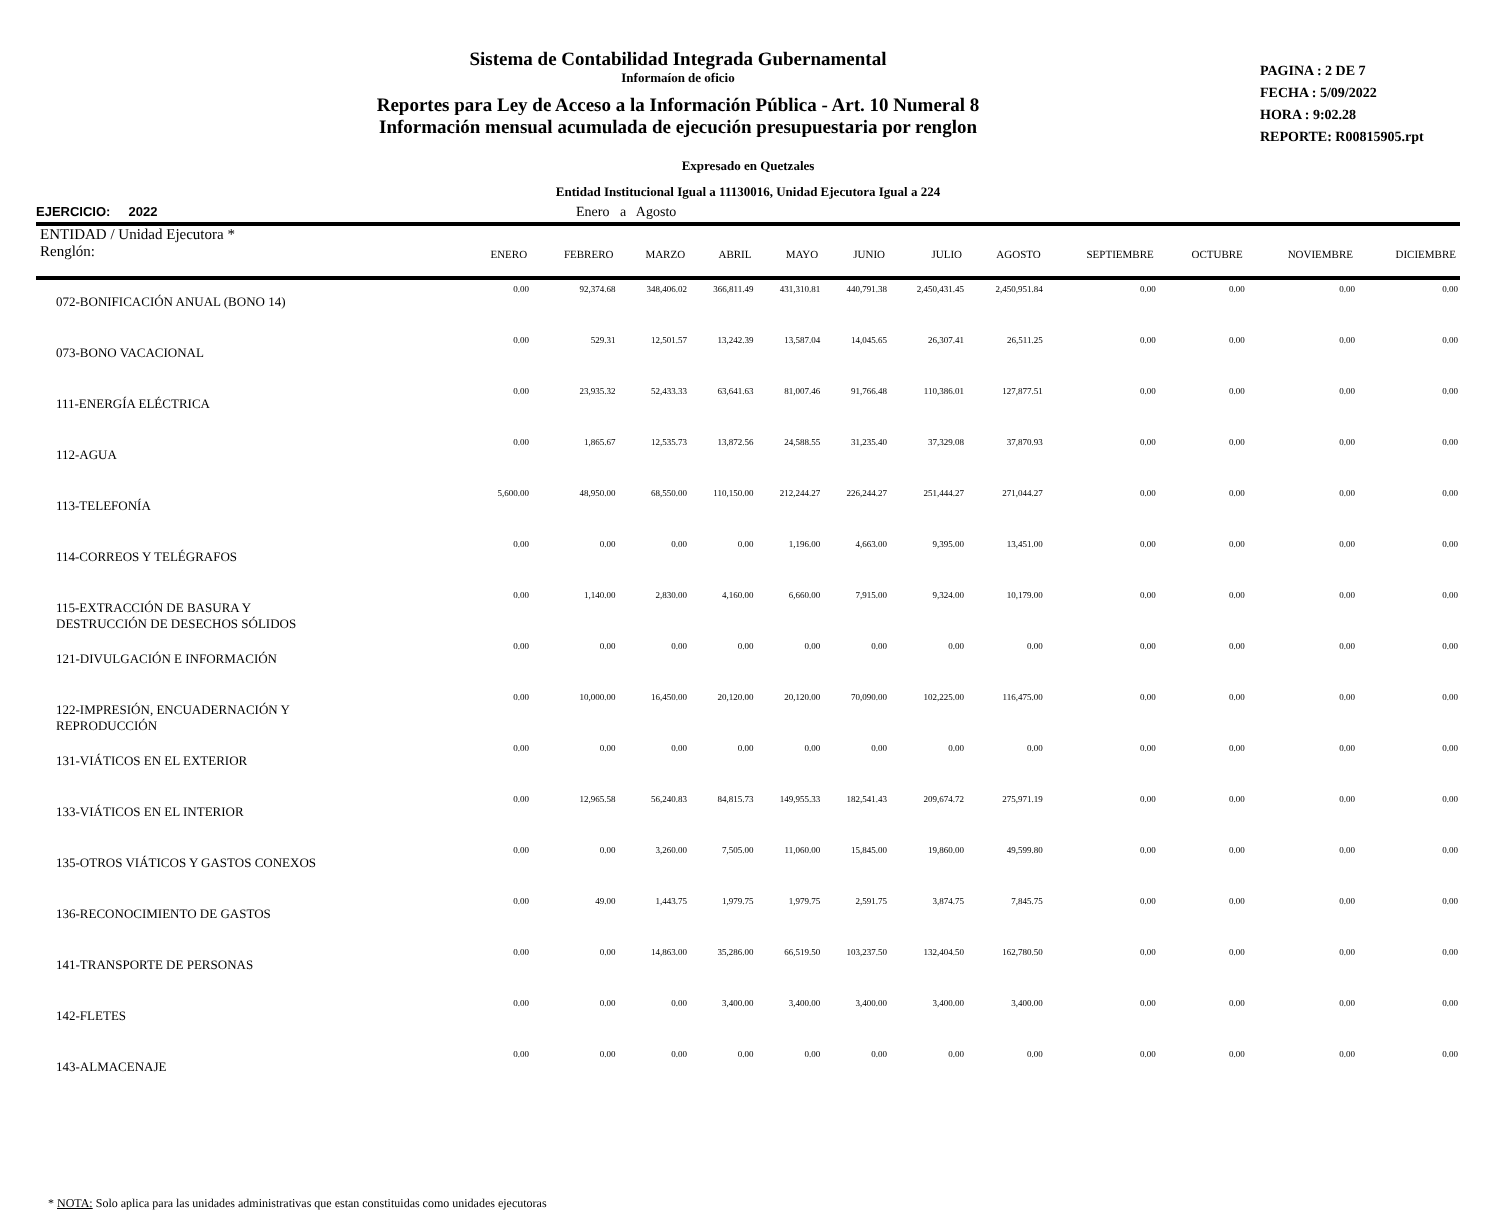Sistema de Contabilidad Integrada Gubernamental
Informaíon de oficio
Reportes para Ley de Acceso a la Información Pública - Art. 10 Numeral 8
Información mensual acumulada de ejecución presupuestaria por renglon
PAGINA : 2 DE 7
FECHA : 5/09/2022
HORA : 9:02.28
REPORTE: R00815905.rpt
Expresado en Quetzales
Entidad Institucional Igual a 11130016, Unidad Ejecutora Igual a 224
EJERCICIO: 2022 Enero a Agosto
| ENTIDAD / Unidad Ejecutora * Renglón: | ENERO | FEBRERO | MARZO | ABRIL | MAYO | JUNIO | JULIO | AGOSTO | SEPTIEMBRE | OCTUBRE | NOVIEMBRE | DICIEMBRE |
| --- | --- | --- | --- | --- | --- | --- | --- | --- | --- | --- | --- | --- |
| 072-BONIFICACIÓN ANUAL (BONO 14) | 0.00 | 92,374.68 | 348,406.02 | 366,811.49 | 431,310.81 | 440,791.38 | 2,450,431.45 | 2,450,951.84 | 0.00 | 0.00 | 0.00 | 0.00 |
| 073-BONO VACACIONAL | 0.00 | 529.31 | 12,501.57 | 13,242.39 | 13,587.04 | 14,045.65 | 26,307.41 | 26,511.25 | 0.00 | 0.00 | 0.00 | 0.00 |
| 111-ENERGÍA ELÉCTRICA | 0.00 | 23,935.32 | 52,433.33 | 63,641.63 | 81,007.46 | 91,766.48 | 110,386.01 | 127,877.51 | 0.00 | 0.00 | 0.00 | 0.00 |
| 112-AGUA | 0.00 | 1,865.67 | 12,535.73 | 13,872.56 | 24,588.55 | 31,235.40 | 37,329.08 | 37,870.93 | 0.00 | 0.00 | 0.00 | 0.00 |
| 113-TELEFONÍA | 5,600.00 | 48,950.00 | 68,550.00 | 110,150.00 | 212,244.27 | 226,244.27 | 251,444.27 | 271,044.27 | 0.00 | 0.00 | 0.00 | 0.00 |
| 114-CORREOS Y TELÉGRAFOS | 0.00 | 0.00 | 0.00 | 0.00 | 1,196.00 | 4,663.00 | 9,395.00 | 13,451.00 | 0.00 | 0.00 | 0.00 | 0.00 |
| 115-EXTRACCIÓN DE BASURA Y DESTRUCCIÓN DE DESECHOS SÓLIDOS | 0.00 | 1,140.00 | 2,830.00 | 4,160.00 | 6,660.00 | 7,915.00 | 9,324.00 | 10,179.00 | 0.00 | 0.00 | 0.00 | 0.00 |
| 121-DIVULGACIÓN E INFORMACIÓN | 0.00 | 0.00 | 0.00 | 0.00 | 0.00 | 0.00 | 0.00 | 0.00 | 0.00 | 0.00 | 0.00 | 0.00 |
| 122-IMPRESIÓN, ENCUADERNACIÓN Y REPRODUCCIÓN | 0.00 | 10,000.00 | 16,450.00 | 20,120.00 | 20,120.00 | 70,090.00 | 102,225.00 | 116,475.00 | 0.00 | 0.00 | 0.00 | 0.00 |
| 131-VIÁTICOS EN EL EXTERIOR | 0.00 | 0.00 | 0.00 | 0.00 | 0.00 | 0.00 | 0.00 | 0.00 | 0.00 | 0.00 | 0.00 | 0.00 |
| 133-VIÁTICOS EN EL INTERIOR | 0.00 | 12,965.58 | 56,240.83 | 84,815.73 | 149,955.33 | 182,541.43 | 209,674.72 | 275,971.19 | 0.00 | 0.00 | 0.00 | 0.00 |
| 135-OTROS VIÁTICOS Y GASTOS CONEXOS | 0.00 | 0.00 | 3,260.00 | 7,505.00 | 11,060.00 | 15,845.00 | 19,860.00 | 49,599.80 | 0.00 | 0.00 | 0.00 | 0.00 |
| 136-RECONOCIMIENTO DE GASTOS | 0.00 | 49.00 | 1,443.75 | 1,979.75 | 1,979.75 | 2,591.75 | 3,874.75 | 7,845.75 | 0.00 | 0.00 | 0.00 | 0.00 |
| 141-TRANSPORTE DE PERSONAS | 0.00 | 0.00 | 14,863.00 | 35,286.00 | 66,519.50 | 103,237.50 | 132,404.50 | 162,780.50 | 0.00 | 0.00 | 0.00 | 0.00 |
| 142-FLETES | 0.00 | 0.00 | 0.00 | 3,400.00 | 3,400.00 | 3,400.00 | 3,400.00 | 3,400.00 | 0.00 | 0.00 | 0.00 | 0.00 |
| 143-ALMACENAJE | 0.00 | 0.00 | 0.00 | 0.00 | 0.00 | 0.00 | 0.00 | 0.00 | 0.00 | 0.00 | 0.00 | 0.00 |
* NOTA: Solo aplica para las unidades administrativas que estan constituidas como unidades ejecutoras